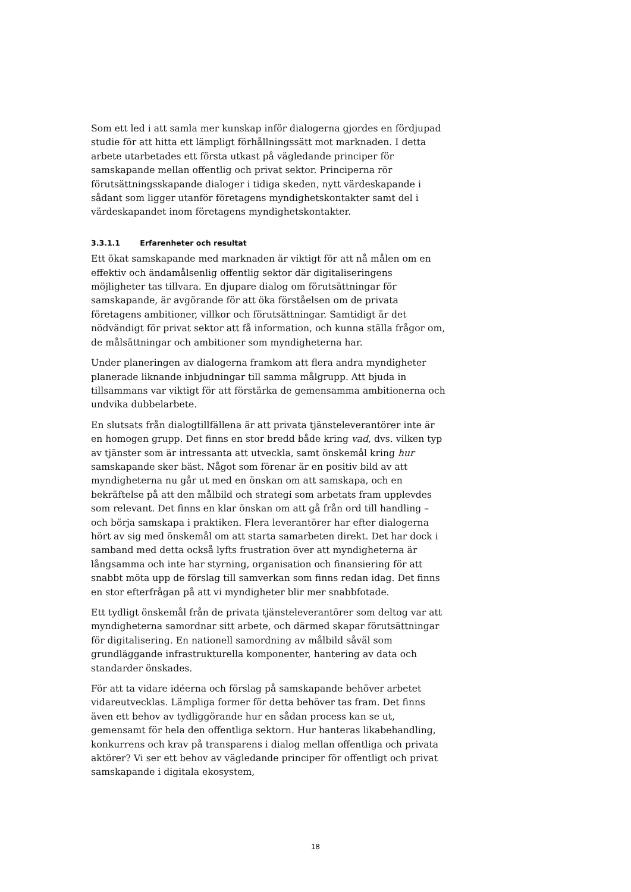Som ett led i att samla mer kunskap inför dialogerna gjordes en fördjupad studie för att hitta ett lämpligt förhållningssätt mot marknaden. I detta arbete utarbetades ett första utkast på vägledande principer för samskapande mellan offentlig och privat sektor. Principerna rör förutsättningsskapande dialoger i tidiga skeden, nytt värdeskapande i sådant som ligger utanför företagens myndighetskontakter samt del i värdeskapandet inom företagens myndighetskontakter.
3.3.1.1 Erfarenheter och resultat
Ett ökat samskapande med marknaden är viktigt för att nå målen om en effektiv och ändamålsenlig offentlig sektor där digitaliseringens möjligheter tas tillvara. En djupare dialog om förutsättningar för samskapande, är avgörande för att öka förståelsen om de privata företagens ambitioner, villkor och förutsättningar. Samtidigt är det nödvändigt för privat sektor att få information, och kunna ställa frågor om, de målsättningar och ambitioner som myndigheterna har.
Under planeringen av dialogerna framkom att flera andra myndigheter planerade liknande inbjudningar till samma målgrupp. Att bjuda in tillsammans var viktigt för att förstärka de gemensamma ambitionerna och undvika dubbelarbete.
En slutsats från dialogtillfällena är att privata tjänsteleverantörer inte är en homogen grupp. Det finns en stor bredd både kring vad, dvs. vilken typ av tjänster som är intressanta att utveckla, samt önskemål kring hur samskapande sker bäst. Något som förenar är en positiv bild av att myndigheterna nu går ut med en önskan om att samskapa, och en bekräftelse på att den målbild och strategi som arbetats fram upplevdes som relevant. Det finns en klar önskan om att gå från ord till handling – och börja samskapa i praktiken. Flera leverantörer har efter dialogerna hört av sig med önskemål om att starta samarbeten direkt. Det har dock i samband med detta också lyfts frustration över att myndigheterna är långsamma och inte har styrning, organisation och finansiering för att snabbt möta upp de förslag till samverkan som finns redan idag. Det finns en stor efterfrågan på att vi myndigheter blir mer snabbfotade.
Ett tydligt önskemål från de privata tjänsteleverantörer som deltog var att myndigheterna samordnar sitt arbete, och därmed skapar förutsättningar för digitalisering. En nationell samordning av målbild såväl som grundläggande infrastrukturella komponenter, hantering av data och standarder önskades.
För att ta vidare idéerna och förslag på samskapande behöver arbetet vidareutvecklas. Lämpliga former för detta behöver tas fram. Det finns även ett behov av tydliggörande hur en sådan process kan se ut, gemensamt för hela den offentliga sektorn. Hur hanteras likabehandling, konkurrens och krav på transparens i dialog mellan offentliga och privata aktörer? Vi ser ett behov av vägledande principer för offentligt och privat samskapande i digitala ekosystem,
18